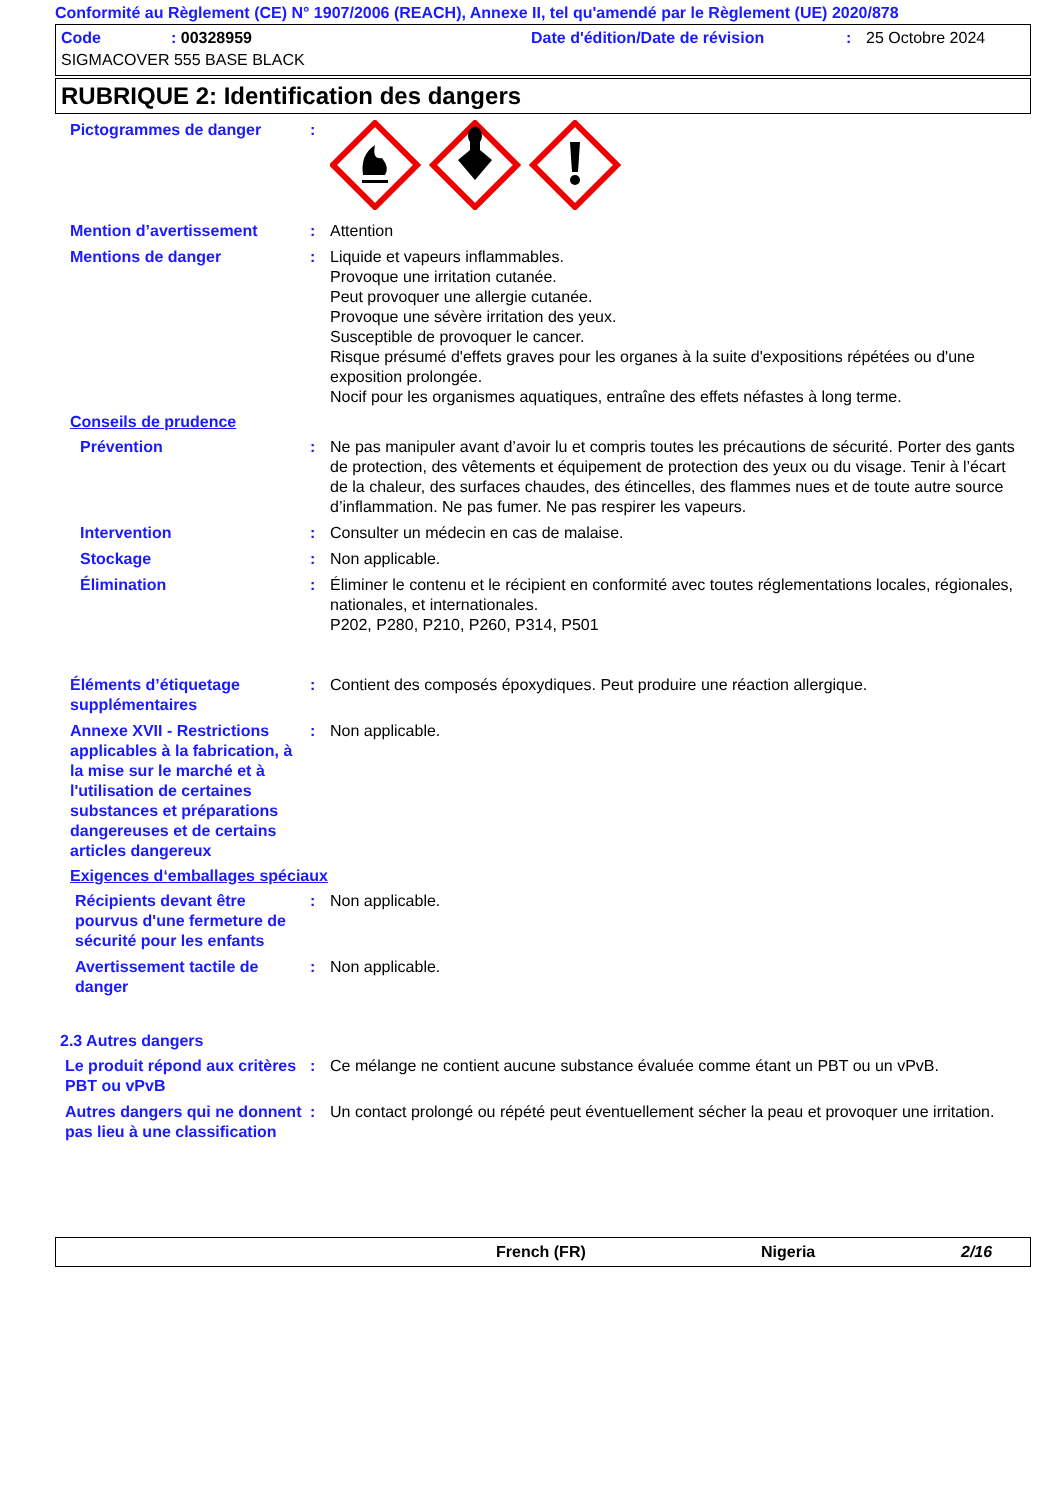Conformité au Règlement (CE) N° 1907/2006 (REACH), Annexe II, tel qu'amendé par le Règlement (UE) 2020/878
Code: 00328959 Date d'édition/Date de révision: 25 Octobre 2024
SIGMACOVER 555 BASE BLACK
RUBRIQUE 2: Identification des dangers
Pictogrammes de danger :
Mention d’avertissement : Attention
Mentions de danger : Liquide et vapeurs inflammables.
Provoque une irritation cutanée.
Peut provoquer une allergie cutanée.
Provoque une sévère irritation des yeux.
Susceptible de provoquer le cancer.
Risque présumé d'effets graves pour les organes à la suite d'expositions répétées ou d'une exposition prolongée.
Nocif pour les organismes aquatiques, entraîne des effets néfastes à long terme.
Conseils de prudence
Prévention : Ne pas manipuler avant d’avoir lu et compris toutes les précautions de sécurité. Porter des gants de protection, des vêtements et équipement de protection des yeux ou du visage. Tenir à l’écart de la chaleur, des surfaces chaudes, des étincelles, des flammes nues et de toute autre source d’inflammation. Ne pas fumer. Ne pas respirer les vapeurs.
Intervention : Consulter un médecin en cas de malaise.
Stockage : Non applicable.
Élimination : Éliminer le contenu et le récipient en conformité avec toutes réglementations locales, régionales, nationales, et internationales.
P202, P280, P210, P260, P314, P501
Éléments d’étiquetage supplémentaires
: Contient des composés époxydiques. Peut produire une réaction allergique.
Annexe XVII - Restrictions applicables à la fabrication, à la mise sur le marché et à l'utilisation de certaines substances et préparations dangereuses et de certains articles dangereux
: Non applicable.
Exigences d‘emballages spéciaux
Récipients devant être pourvus d'une fermeture de sécurité pour les enfants
: Non applicable.
Avertissement tactile de danger
: Non applicable.
2.3 Autres dangers
Le produit répond aux critères PBT ou vPvB
: Ce mélange ne contient aucune substance évaluée comme étant un PBT ou un vPvB.
Autres dangers qui ne donnent pas lieu à une classification
: Un contact prolongé ou répété peut éventuellement sécher la peau et provoquer une irritation.
French (FR) Nigeria 2/16